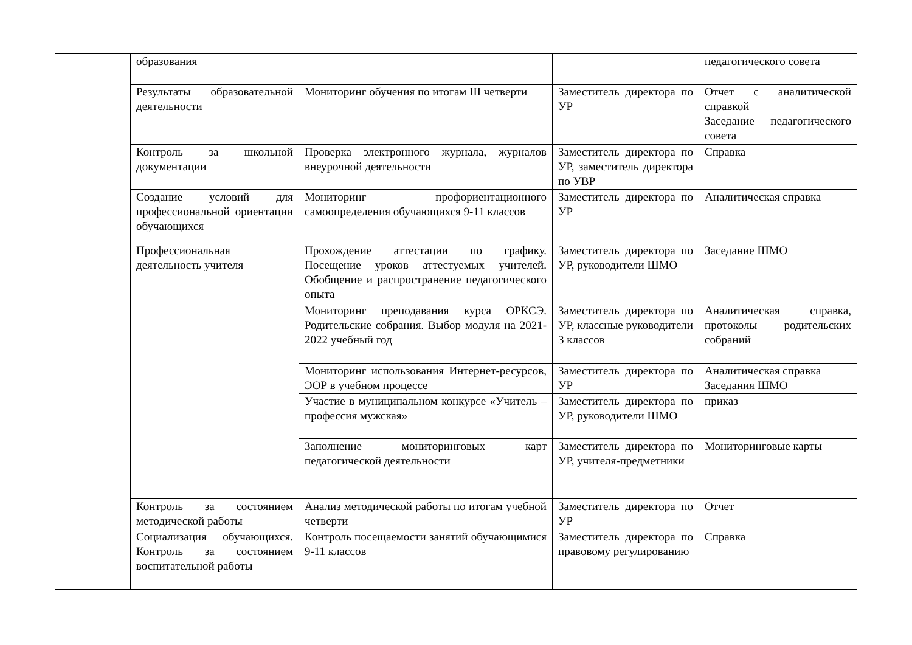| | образования | | | педагогического совета |
| | Результаты образовательной деятельности | Мониторинг обучения по итогам III четверти | Заместитель директора по УР | Отчет с аналитической справкой Заседание педагогического совета |
| | Контроль за школьной документации | Проверка электронного журнала, журналов внеурочной деятельности | Заместитель директора по УР, заместитель директора по УВР | Справка |
| | Создание условий для профессиональной ориентации обучающихся | Мониторинг профориентационного самоопределения обучающихся 9-11 классов | Заместитель директора по УР | Аналитическая справка |
| | Профессиональная деятельность учителя | Прохождение аттестации по графику. Посещение уроков аттестуемых учителей. Обобщение и распространение педагогического опыта | Заместитель директора по УР, руководители ШМО | Заседание ШМО |
| | | Мониторинг преподавания курса ОРКСЭ. Родительские собрания. Выбор модуля на 2021-2022 учебный год | Заместитель директора по УР, классные руководители 3 классов | Аналитическая справка, протоколы родительских собраний |
| | | Мониторинг использования Интернет-ресурсов, ЭОР в учебном процессе | Заместитель директора по УР | Аналитическая справка Заседания ШМО |
| | | Участие в муниципальном конкурсе «Учитель – профессия мужская» | Заместитель директора по УР, руководители ШМО | приказ |
| | | Заполнение мониторинговых карт педагогической деятельности | Заместитель директора по УР, учителя-предметники | Мониторинговые карты |
| | Контроль за состоянием методической работы | Анализ методической работы по итогам учебной четверти | Заместитель директора по УР | Отчет |
| | Социализация обучающихся. Контроль за состоянием воспитательной работы | Контроль посещаемости занятий обучающимися 9-11 классов | Заместитель директора по правовому регулированию | Справка |